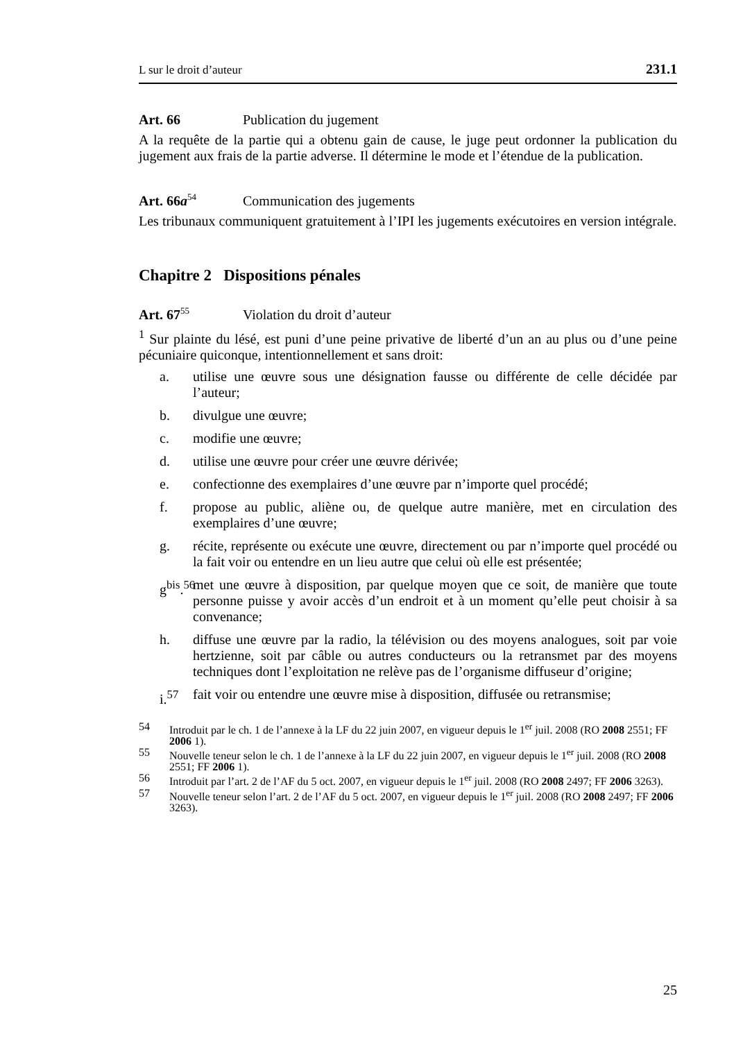L sur le droit d’auteur 231.1
Art. 66 Publication du jugement
A la requête de la partie qui a obtenu gain de cause, le juge peut ordonner la publication du jugement aux frais de la partie adverse. Il détermine le mode et l’étendue de la publication.
Art. 66a<sup>54</sup> Communication des jugements
Les tribunaux communiquent gratuitement à l’IPI les jugements exécutoires en version intégrale.
Chapitre 2 Dispositions pénales
Art. 67<sup>55</sup> Violation du droit d’auteur
<sup>1</sup> Sur plainte du lésé, est puni d’une peine privative de liberté d’un an au plus ou d’une peine pécuniaire quiconque, intentionnellement et sans droit:
a. utilise une œuvre sous une désignation fausse ou différente de celle décidée par l’auteur;
b. divulgue une œuvre;
c. modifie une œuvre;
d. utilise une œuvre pour créer une œuvre dérivée;
e. confectionne des exemplaires d’une œuvre par n’importe quel procédé;
f. propose au public, aliène ou, de quelque autre manière, met en circulation des exemplaires d’une œuvre;
g. récite, représente ou exécute une œuvre, directement ou par n’importe quel procédé ou la fait voir ou entendre en un lieu autre que celui où elle est présentée;
g<sup>bis</sup>.<sup>56</sup> met une œuvre à disposition, par quelque moyen que ce soit, de manière que toute personne puisse y avoir accès d’un endroit et à un moment qu’elle peut choisir à sa convenance;
h. diffuse une œuvre par la radio, la télévision ou des moyens analogues, soit par voie hertzienne, soit par câble ou autres conducteurs ou la retransmet par des moyens techniques dont l’exploitation ne relève pas de l’organisme diffuseur d’origine;
i.<sup>57</sup> fait voir ou entendre une œuvre mise à disposition, diffusée ou retransmise;
54 Introduit par le ch. 1 de l’annexe à la LF du 22 juin 2007, en vigueur depuis le 1<sup>er</sup> juil. 2008 (RO 2008 2551; FF 2006 1).
55 Nouvelle teneur selon le ch. 1 de l’annexe à la LF du 22 juin 2007, en vigueur depuis le 1<sup>er</sup> juil. 2008 (RO 2008 2551; FF 2006 1).
56 Introduit par l’art. 2 de l’AF du 5 oct. 2007, en vigueur depuis le 1<sup>er</sup> juil. 2008 (RO 2008 2497; FF 2006 3263).
57 Nouvelle teneur selon l’art. 2 de l’AF du 5 oct. 2007, en vigueur depuis le 1<sup>er</sup> juil. 2008 (RO 2008 2497; FF 2006 3263).
25